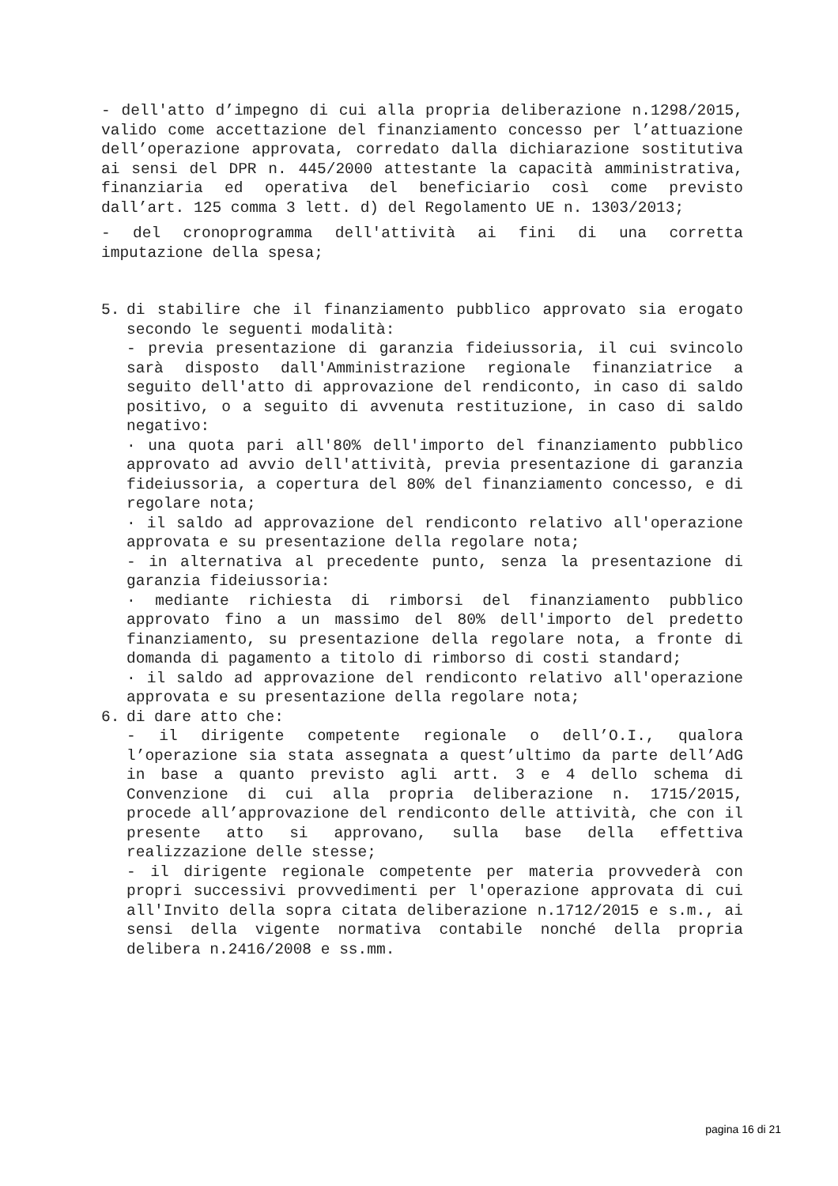- dell'atto d’impegno di cui alla propria deliberazione n.1298/2015, valido come accettazione del finanziamento concesso per l’attuazione dell’operazione approvata, corredato dalla dichiarazione sostitutiva ai sensi del DPR n. 445/2000 attestante la capacità amministrativa, finanziaria ed operativa del beneficiario così come previsto dall’art. 125 comma 3 lett. d) del Regolamento UE n. 1303/2013;
- del cronoprogramma dell'attività ai fini di una corretta imputazione della spesa;
5. di stabilire che il finanziamento pubblico approvato sia erogato secondo le seguenti modalità:
- previa presentazione di garanzia fideiussoria, il cui svincolo sarà disposto dall'Amministrazione regionale finanziatrice a seguito dell'atto di approvazione del rendiconto, in caso di saldo positivo, o a seguito di avvenuta restituzione, in caso di saldo negativo:
· una quota pari all'80% dell'importo del finanziamento pubblico approvato ad avvio dell'attività, previa presentazione di garanzia fideiussoria, a copertura del 80% del finanziamento concesso, e di regolare nota;
· il saldo ad approvazione del rendiconto relativo all'operazione approvata e su presentazione della regolare nota;
- in alternativa al precedente punto, senza la presentazione di garanzia fideiussoria:
· mediante richiesta di rimborsi del finanziamento pubblico approvato fino a un massimo del 80% dell'importo del predetto finanziamento, su presentazione della regolare nota, a fronte di domanda di pagamento a titolo di rimborso di costi standard;
· il saldo ad approvazione del rendiconto relativo all'operazione approvata e su presentazione della regolare nota;
6. di dare atto che:
- il dirigente competente regionale o dell’O.I., qualora l’operazione sia stata assegnata a quest’ultimo da parte dell’AdG in base a quanto previsto agli artt. 3 e 4 dello schema di Convenzione di cui alla propria deliberazione n. 1715/2015, procede all’approvazione del rendiconto delle attività, che con il presente atto si approvano, sulla base della effettiva realizzazione delle stesse;
- il dirigente regionale competente per materia provvederà con propri successivi provvedimenti per l'operazione approvata di cui all'Invito della sopra citata deliberazione n.1712/2015 e s.m., ai sensi della vigente normativa contabile nonché della propria delibera n.2416/2008 e ss.mm.
pagina 16 di 21